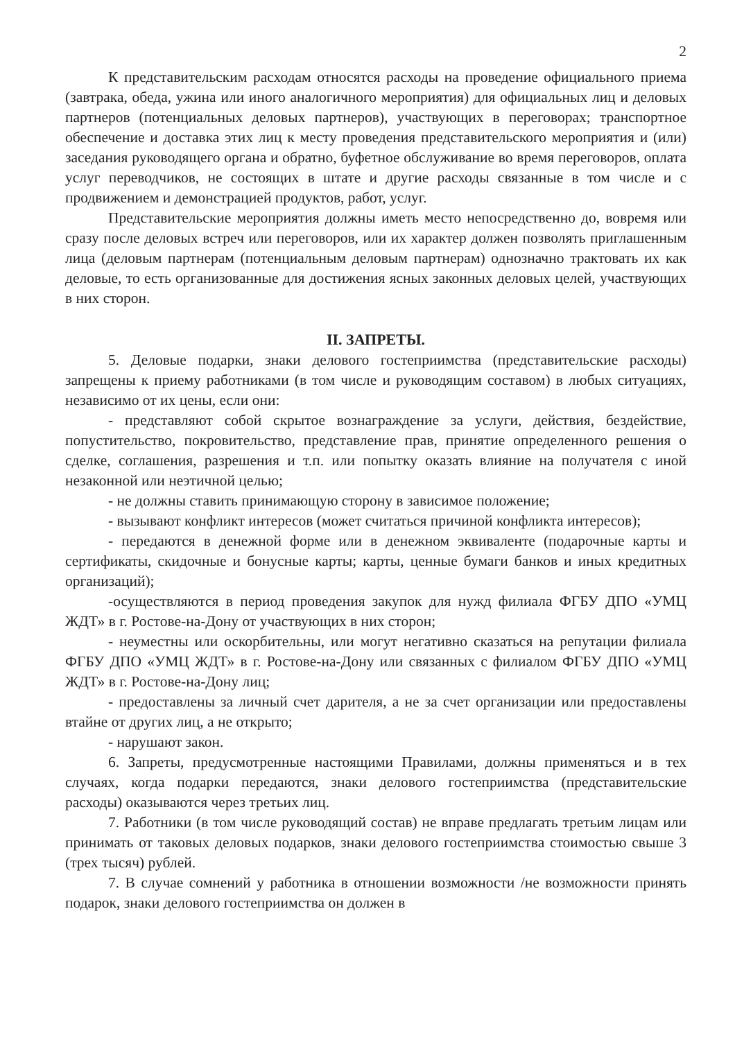2
К представительским расходам относятся расходы на проведение официального приема (завтрака, обеда, ужина или иного аналогичного мероприятия) для официальных лиц и деловых партнеров (потенциальных деловых партнеров), участвующих в переговорах; транспортное обеспечение и доставка этих лиц к месту проведения представительского мероприятия и (или) заседания руководящего органа и обратно, буфетное обслуживание во время переговоров, оплата услуг переводчиков, не состоящих в штате и другие расходы связанные в том числе и с продвижением и демонстрацией продуктов, работ, услуг.
Представительские мероприятия должны иметь место непосредственно до, вовремя или сразу после деловых встреч или переговоров, или их характер должен позволять приглашенным лица (деловым партнерам (потенциальным деловым партнерам) однозначно трактовать их как деловые, то есть организованные для достижения ясных законных деловых целей, участвующих в них сторон.
II. ЗАПРЕТЫ.
5. Деловые подарки, знаки делового гостеприимства (представительские расходы) запрещены к приему работниками (в том числе и руководящим составом) в любых ситуациях, независимо от их цены, если они:
- представляют собой скрытое вознаграждение за услуги, действия, бездействие, попустительство, покровительство, представление прав, принятие определенного решения о сделке, соглашения, разрешения и т.п. или попытку оказать влияние на получателя с иной незаконной или неэтичной целью;
- не должны ставить принимающую сторону в зависимое положение;
- вызывают конфликт интересов (может считаться причиной конфликта интересов);
- передаются в денежной форме или в денежном эквиваленте (подарочные карты и сертификаты, скидочные и бонусные карты; карты, ценные бумаги банков и иных кредитных организаций);
-осуществляются в период проведения закупок для нужд филиала ФГБУ ДПО «УМЦ ЖДТ» в г. Ростове-на-Дону от участвующих в них сторон;
- неуместны или оскорбительны, или могут негативно сказаться на репутации филиала ФГБУ ДПО «УМЦ ЖДТ» в г. Ростове-на-Дону или связанных с филиалом ФГБУ ДПО «УМЦ ЖДТ» в г. Ростове-на-Дону лиц;
- предоставлены за личный счет дарителя, а не за счет организации или предоставлены втайне от других лиц, а не открыто;
- нарушают закон.
6. Запреты, предусмотренные настоящими Правилами, должны применяться и в тех случаях, когда подарки передаются, знаки делового гостеприимства (представительские расходы) оказываются через третьих лиц.
7. Работники (в том числе руководящий состав) не вправе предлагать третьим лицам или принимать от таковых деловых подарков, знаки делового гостеприимства стоимостью свыше 3 (трех тысяч) рублей.
7. В случае сомнений у работника в отношении возможности /не возможности принять подарок, знаки делового гостеприимства он должен в